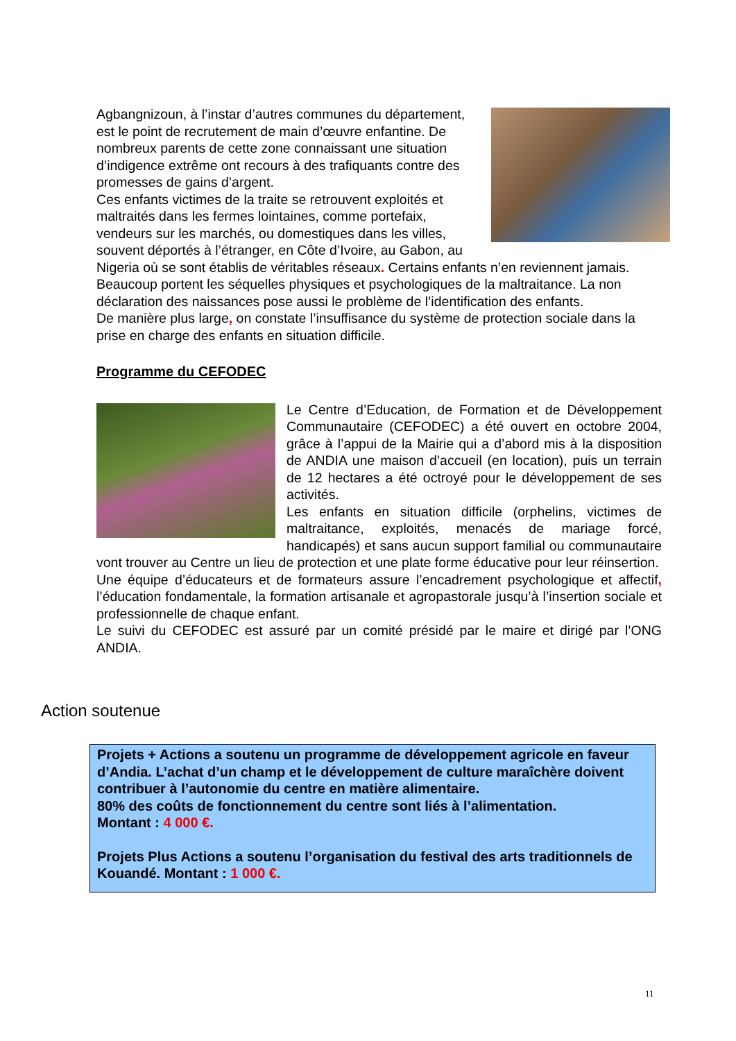Agbangnizoun, à l’instar d’autres communes du département, est le point de recrutement de main d’œuvre enfantine. De nombreux parents de cette zone connaissant une situation d’indigence extrême ont recours à des trafiquants contre des promesses de gains d’argent.
Ces enfants victimes de la traite se retrouvent exploités et maltraités dans les fermes lointaines, comme portefaix, vendeurs sur les marchés, ou domestiques dans les villes, souvent déportés à l’étranger, en Côte d’Ivoire, au Gabon, au Nigeria où se sont établis de véritables réseaux. Certains enfants n’en reviennent jamais. Beaucoup portent les séquelles physiques et psychologiques de la maltraitance. La non déclaration des naissances pose aussi le problème de l’identification des enfants.
De manière plus large, on constate l’insuffisance du système de protection sociale dans la prise en charge des enfants en situation difficile.
Programme du CEFODEC
Le Centre d’Education, de Formation et de Développement Communautaire (CEFODEC) a été ouvert en octobre 2004, grâce à l’appui de la Mairie qui a d’abord mis à la disposition de ANDIA une maison d’accueil (en location), puis un terrain de 12 hectares a été octroyé pour le développement de ses activités.
Les enfants en situation difficile (orphelins, victimes de maltraitance, exploités, menacés de mariage forcé, handicapés) et sans aucun support familial ou communautaire vont trouver au Centre un lieu de protection et une plate forme éducative pour leur réinsertion.
Une équipe d’éducateurs et de formateurs assure l’encadrement psychologique et affectif, l’éducation fondamentale, la formation artisanale et agropastorale jusqu’à l’insertion sociale et professionnelle de chaque enfant.
Le suivi du CEFODEC est assuré par un comité présidé par le maire et dirigé par l’ONG ANDIA.
Action soutenue
Projets + Actions a soutenu un programme de développement agricole en faveur d’Andia. L’achat d’un champ et le développement de culture maraîchère doivent contribuer à l’autonomie du centre en matière alimentaire.
80% des coûts de fonctionnement du centre sont liés à l’alimentation.
Montant : 4 000 €.
Projets Plus Actions a soutenu l’organisation du festival des arts traditionnels de Kouandé. Montant : 1 000 €.
11